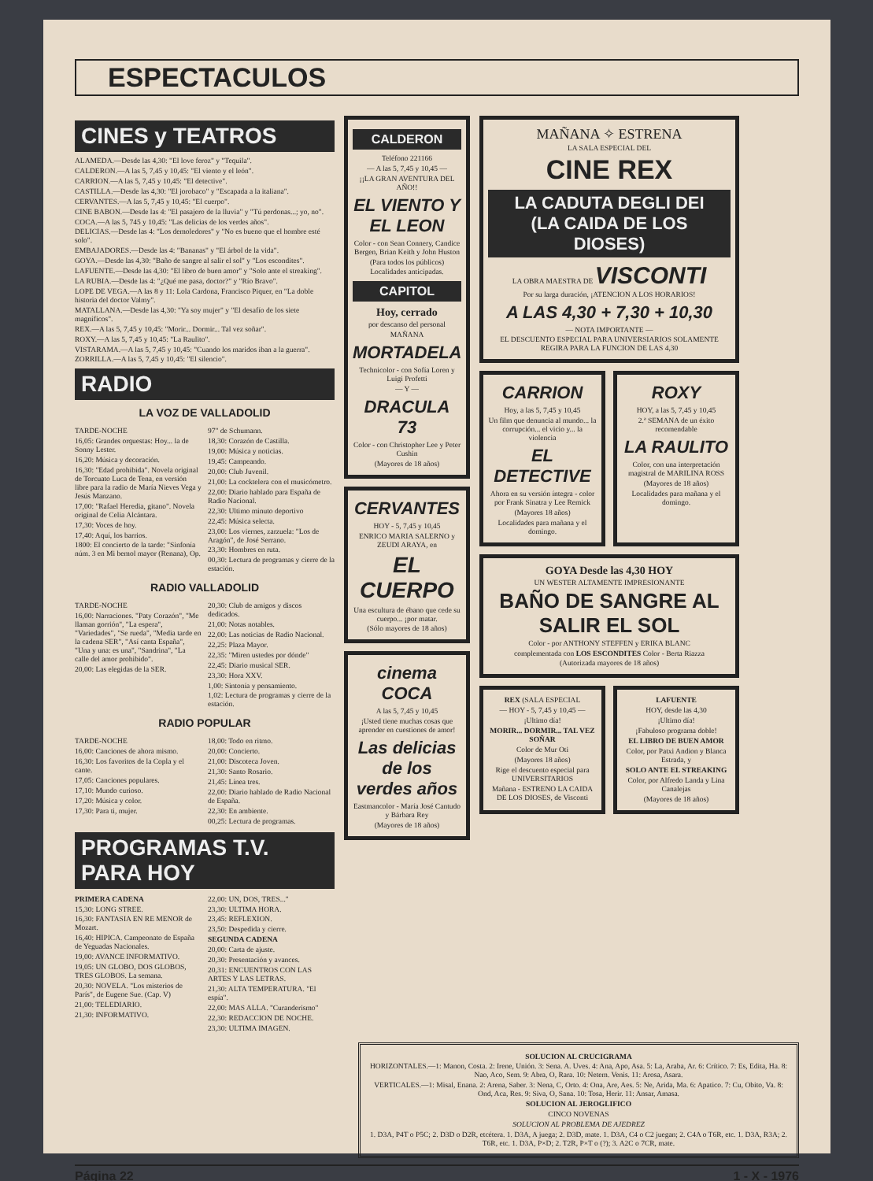ESPECTACULOS
CINES y TEATROS
ALAMEDA.—Desde las 4,30: "El love feroz" y "Tequila".
CALDERON.—A las 5, 7,45 y 10,45: "El viento y el león".
CARRION.—A las 5, 7,45 y 10,45: "El detective".
CASTILLA.—Desde las 4,30: "El jorobaco" y "Escapada a la italiana".
CERVANTES.—A las 5, 7,45 y 10,45: "El cuerpo".
CINE BABON.—Desde las 4: "El pasajero de la lluvia" y "Tú perdonas...; yo, no".
COCA.—A las 5, 745 y 10,45: "Las delicias de los verdes años".
DELICIAS.—Desde las 4: "Los demoledores" y "No es bueno que el hombre esté solo".
EMBAJADORES.—Desde las 4: "Bananas" y "El árbol de la vida".
GOYA.—Desde las 4,30: "Baño de sangre al salir el sol" y "Los escondites".
LAFUENTE.—Desde las 4,30: "El libro de buen amor" y "Solo ante el streaking".
LA RUBIA.—Desde las 4: "¿Qué me pasa, doctor?" y "Río Bravo".
LOPE DE VEGA.—A las 8 y 11: Lola Cardona, Francisco Piquer, en "La doble historia del doctor Valmy".
MATALLANA.—Desde las 4,30: "Ya soy mujer" y "El desafío de los siete magníficos".
REX.—A las 5, 7,45 y 10,45: "Morir... Dormir... Tal vez soñar".
ROXY.—A las 5, 7,45 y 10,45: "La Raulito".
VISTARAMA.—A las 5, 7,45 y 10,45: "Cuando los maridos iban a la guerra".
ZORRILLA.—A las 5, 7,45 y 10,45: "El silencio".
RADIO
LA VOZ DE VALLADOLID
TARDE-NOCHE
16,05: Grandes orquestas: Hoy... la de Sonny Lester.
16,20: Música y decoración.
16,30: "Edad prohibida". Novela original de Torcuato Luca de Tena, en versión libre para la radio de María Nieves Vega y Jesús Manzano.
17,00: "Rafael Heredia, gitano". Novela original de Celia Alcántara.
17,30: Voces de hoy.
17,40: Aquí, los barrios.
1800: El concierto de la tarde: "Sinfonía núm. 3 en Mi bemol mayor (Renana), Op.
97" de Schumann.
18,30: Corazón de Castilla.
19,00: Música y noticias.
19,45: Campeando.
20,00: Club Juvenil.
21,00: La cocktelera con el musicómetro.
22,00: Diario hablado para España de Radio Nacional.
22,30: Ultimo minuto deportivo
22,45: Música selecta.
23,00: Los viernes, zarzuela: "Los de Aragón", de José Serrano.
23,30: Hombres en ruta.
00,30: Lectura de programas y cierre de la estación.
RADIO VALLADOLID
TARDE-NOCHE
16,00: Narraciones. "Paty Corazón", "Me llaman gorrión", "La espera", "Variedades", "Se rueda", "Media tarde en la cadena SER", "Así canta España", "Una y una: es una", "Sandrina", "La calle del amor prohibido".
20,00: Las elegidas de la SER.
20,30: Club de amigos y discos dedicados.
21,00: Notas notables.
22,00: Las noticias de Radio Nacional.
22,25: Plaza Mayor.
22,35: "Miren ustedes por dónde"
22,45: Diario musical SER.
23,30: Hora XXV.
1,00: Sintonía y pensamiento.
1,02: Lectura de programas y cierre de la estación.
RADIO POPULAR
TARDE-NOCHE
16,00: Canciones de ahora mismo.
16,30: Los favoritos de la Copla y el cante.
17,05: Canciones populares.
17,10: Mundo curioso.
17,20: Música y color.
17,30: Para ti, mujer.
18,00: Todo en ritmo.
20,00: Concierto.
21,00: Discoteca Joven.
21,30: Santo Rosario.
21,45: Línea tres.
22,00: Diario hablado de Radio Nacional de España.
22,30: En ambiente.
00,25: Lectura de programas.
PROGRAMAS T.V. PARA HOY
PRIMERA CADENA
15,30: LONG STREE.
16,30: FANTASIA EN RE MENOR de Mozart.
16,40: HIPICA. Campeonato de España de Yeguadas Nacionales.
19,00: AVANCE INFORMATIVO.
19,05: UN GLOBO, DOS GLOBOS, TRES GLOBOS. La semana.
20,30: NOVELA. "Los misterios de París", de Eugene Sue. (Cap. V)
21,00: TELEDIARIO.
21,30: INFORMATIVO.
22,00: UN, DOS, TRES..."
23,30: ULTIMA HORA.
23,45: REFLEXION.
23,50: Despedida y cierre.
SEGUNDA CADENA
20,00: Carta de ajuste.
20,30: Presentación y avances.
20,31: ENCUENTROS CON LAS ARTES Y LAS LETRAS.
21,30: ALTA TEMPERATURA. "El espía".
22,00: MAS ALLA. "Curanderismo"
22,30: REDACCION DE NOCHE.
23,30: ULTIMA IMAGEN.
CALDERON
Teléfono 221166
— A las 5, 7,45 y 10,45 —
¡¡LA GRAN AVENTURA DEL AÑO!!
EL VIENTO Y EL LEON
Color - con Sean Connery, Candice Bergen, Brian Keith y John Huston
(Para todos los públicos)
Localidades anticipadas.
CAPITOL
Hoy, cerrado
por descanso del personal
MAÑANA
MORTADELA
Technicolor - con Sofía Loren y Luigi Profetti
— Y —
DRACULA 73
Color - con Christopher Lee y Peter Cushin
(Mayores de 18 años)
CERVANTES
HOY - 5, 7,45 y 10,45
ENRICO MARIA SALERNO y ZEUDI ARAYA, en
EL CUERPO
Una escultura de ébano que cede su cuerpo... ¡por matar.
(Sólo mayores de 18 años)
cinema COCA
A las 5, 7,45 y 10,45
¡Usted tiene muchas cosas que aprender en cuestiones de amor!
Las delicias de los verdes años
Eastmancolor - María José Cantudo y Bárbara Rey
(Mayores de 18 años)
MAÑANA ✧ ESTRENA
LA SALA ESPECIAL DEL
CINE REX
LA CADUTA DEGLI DEI
(LA CAIDA DE LOS DIOSES)
LA OBRA MAESTRA DE VISCONTI
Por su larga duración, ¡ATENCION A LOS HORARIOS!
A LAS 4,30 + 7,30 + 10,30
— NOTA IMPORTANTE —
EL DESCUENTO ESPECIAL PARA UNIVERSIARIOS SOLAMENTE REGIRA PARA LA FUNCION DE LAS 4,30
CARRION
Hoy, a las 5, 7,45 y 10,45
Un film que denuncia al mundo... la corrupción... el vicio y... la violencia
EL DETECTIVE
Ahora en su versión íntegra - color por Frank Sinatra y Lee Remick
(Mayores 18 años)
Localidades para mañana y el domingo.
ROXY
HOY, a las 5, 7,45 y 10,45
2.ª SEMANA de un éxito recomendable
LA RAULITO
Color, con una interpretación magistral de MARILINA ROSS
(Mayores de 18 años)
Localidades para mañana y el domingo.
GOYA Desde las 4,30 HOY
UN WESTER ALTAMENTE IMPRESIONANTE
BAÑO DE SANGRE AL SALIR EL SOL
Color - por ANTHONY STEFFEN y ERIKA BLANC
complementada con LOS ESCONDITES Color - Berta Riazza
(Autorizada mayores de 18 años)
REX (SALA ESPECIAL
— HOY - 5, 7,45 y 10,45 —
¡Ultimo día!
MORIR... DORMIR... TAL VEZ SOÑAR
Color de Mur Oti
(Mayores 18 años)
Rige el descuento especial para UNIVERSITARIOS
Mañana - ESTRENO LA CAIDA DE LOS DIOSES, de Visconti
LAFUENTE
HOY, desde las 4,30
¡Ultimo día!
¡Fabuloso programa doble!
EL LIBRO DE BUEN AMOR
Color, por Patxi Andion y Blanca Estrada, y
SOLO ANTE EL STREAKING
Color, por Alfredo Landa y Lina Canalejas
(Mayores de 18 años)
SOLUCION AL CRUCIGRAMA
HORIZONTALES.—1: Manon, Costa. 2: Irene, Unión. 3: Sena. A. Uves. 4: Ana, Apo, Asa. 5: La, Araba, Ar. 6: Crítico. 7: Es, Edita, Ha. 8: Nao, Aco, Sem. 9: Abra, O, Rara. 10: Netem. Venis. 11: Arosa, Asara.
VERTICALES.—1: Misal, Enana. 2: Arena, Saber. 3: Nena, C, Orto. 4: Ona, Are, Aes. 5: Ne, Arida, Ma. 6: Apatico. 7: Cu, Obito, Va. 8: Ond, Aca, Res. 9: Siva, O, Sana. 10: Tosa, Herir. 11: Ansar, Amasa.
SOLUCION AL JEROGLIFICO
CINCO NOVENAS
SOLUCION AL PROBLEMA DE AJEDREZ
1. D3A, P4T o P5C; 2. D3D o D2R, etcétera. 1. D3A, A juega; 2. D3D, mate. 1. D3A, C4 o C2 juegan; 2. C4A o T6R, etc. 1. D3A, R3A; 2. T6R, etc. 1. D3A, P×D; 2. T2R, P×T o (?); 3. A2C o 7CR, mate.
Página 22 1 - X - 1976